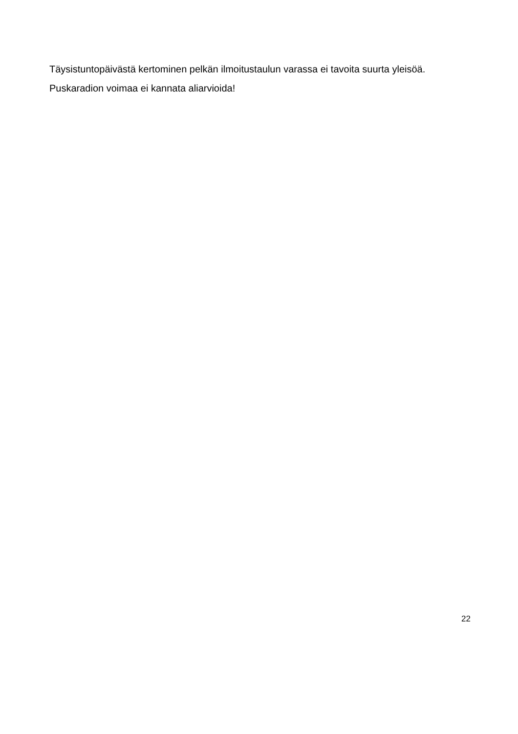Täysistuntopäivästä kertominen pelkän ilmoitustaulun varassa ei tavoita suurta yleisöä.
Puskaradion voimaa ei kannata aliarvioida!
22